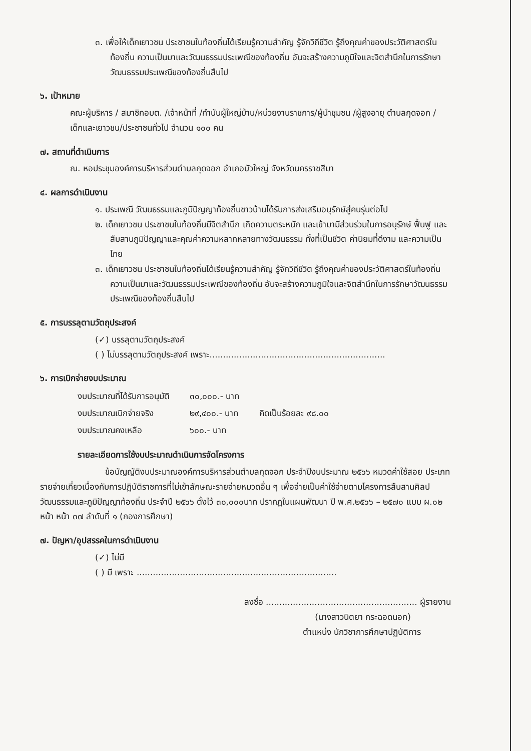๓. เพื่อให้เด็กเยาวชน ประชาชนในท้องถิ่นได้เรียนรู้ความสำคัญ รู้จักวิถีชีวิต รู้ถึงคุณค่าของประวัติศาสตร์ในท้องถิ่น ความเป็นมาและวัฒนธรรมประเพณีของท้องถิ่น อันจะสร้างความภูมิใจและจิตสำนึกในการรักษาวัฒนธรรมประเพณีของท้องถิ่นสืบไป
๖. เป้าหมาย
คณะผู้บริหาร / สมาชิกอบต. /เจ้าหน้าที่ /กำนันผู้ใหญ่บ้าน/หน่วยงานราชการ/ผู้นำชุมชน /ผู้สูงอายุ ตำบลกุดจอก / เด็กและเยาวชน/ประชาชนทั่วไป จำนวน ๑๐๐ คน
๗. สถานที่ดำเนินการ
ณ. หอประชุมองค์การบริหารส่วนตำบลกุดจอก อำเภอบัวใหญ่ จังหวัดนครราชสีมา
๔. ผลการดำเนินงาน
๑. ประเพณี วัฒนธรรมและภูมิปัญญาท้องถิ่นชาวบ้านได้รับการส่งเสริมอนุรักษ์สู่คนรุ่นต่อไป
๒. เด็กเยาวชน ประชาชนในท้องถิ่นมีจิตสำนึก เกิดความตระหนัก และเข้ามามีส่วนร่วมในการอนุรักษ์ ฟื้นฟู และสืบสานภูมิปัญญาและคุณค่าความหลากหลายทางวัฒนธรรม ทั้งที่เป็นชีวิต ค่านิยมที่ดีงาม และความเป็นไทย
๓. เด็กเยาวชน ประชาชนในท้องถิ่นได้เรียนรู้ความสำคัญ รู้จักวิถีชีวิต รู้ถึงคุณค่าของประวัติศาสตร์ในท้องถิ่น ความเป็นมาและวัฒนธรรมประเพณีของท้องถิ่น อันจะสร้างความภูมิใจและจิตสำนึกในการรักษาวัฒนธรรมประเพณีของท้องถิ่นสืบไป
๕. การบรรลุตามวัตถุประสงค์
(✓) บรรลุตามวัตถุประสงค์
( ) ไม่บรรลุตามวัตถุประสงค์ เพราะ.................................................................
๖. การเบิกจ่ายงบประมาณ
| งบประมาณที่ได้รับการอนุมัติ | ๓๐,๐๐๐.- บาท | |
| งบประมาณเบิกจ่ายจริง | ๒๙,๔๐๐.- บาท | คิดเป็นร้อยละ ๙๘.๐๐ |
| งบประมาณคงเหลือ | ๖๐๐.- บาท | |
รายละเอียดการใช้งบประมาณดำเนินการจัดโครงการ
ข้อบัญญัติงบประมาณองค์การบริหารส่วนตำบลกุดจอก ประจำปีงบประมาณ ๒๕๖๖ หมวดค่าใช้สอย ประเภทรายจ่ายเกี่ยวเนื่องกับการปฏิบัติราชการที่ไม่เข้าลักษณะรายจ่ายหมวดอื่น ๆ เพื่อจ่ายเป็นค่าใช้จ่ายตามโครงการสืบสานศิลปวัฒนธรรมและภูมิปัญญาท้องถิ่น ประจำปี ๒๕๖๖ ตั้งไว้ ๓๐,๐๐๐บาท ปรากฏในแผนพัฒนา ปี พ.ศ.๒๕๖๖ – ๒๕๗๐ แบบ ผ.๐๒ หน้า หน้า ๓๗ ลำดับที่ ๑ (กองการศึกษา)
๗. ปัญหา/อุปสรรคในการดำเนินงาน
(✓) ไม่มี
( ) มี เพราะ ..........................................................................
ลงชื่อ ........................................................ ผู้รายงาน
(นางสาวนิตยา กระฉอดนอก)
ตำแหน่ง นักวิชาการศึกษาปฏิบัติการ